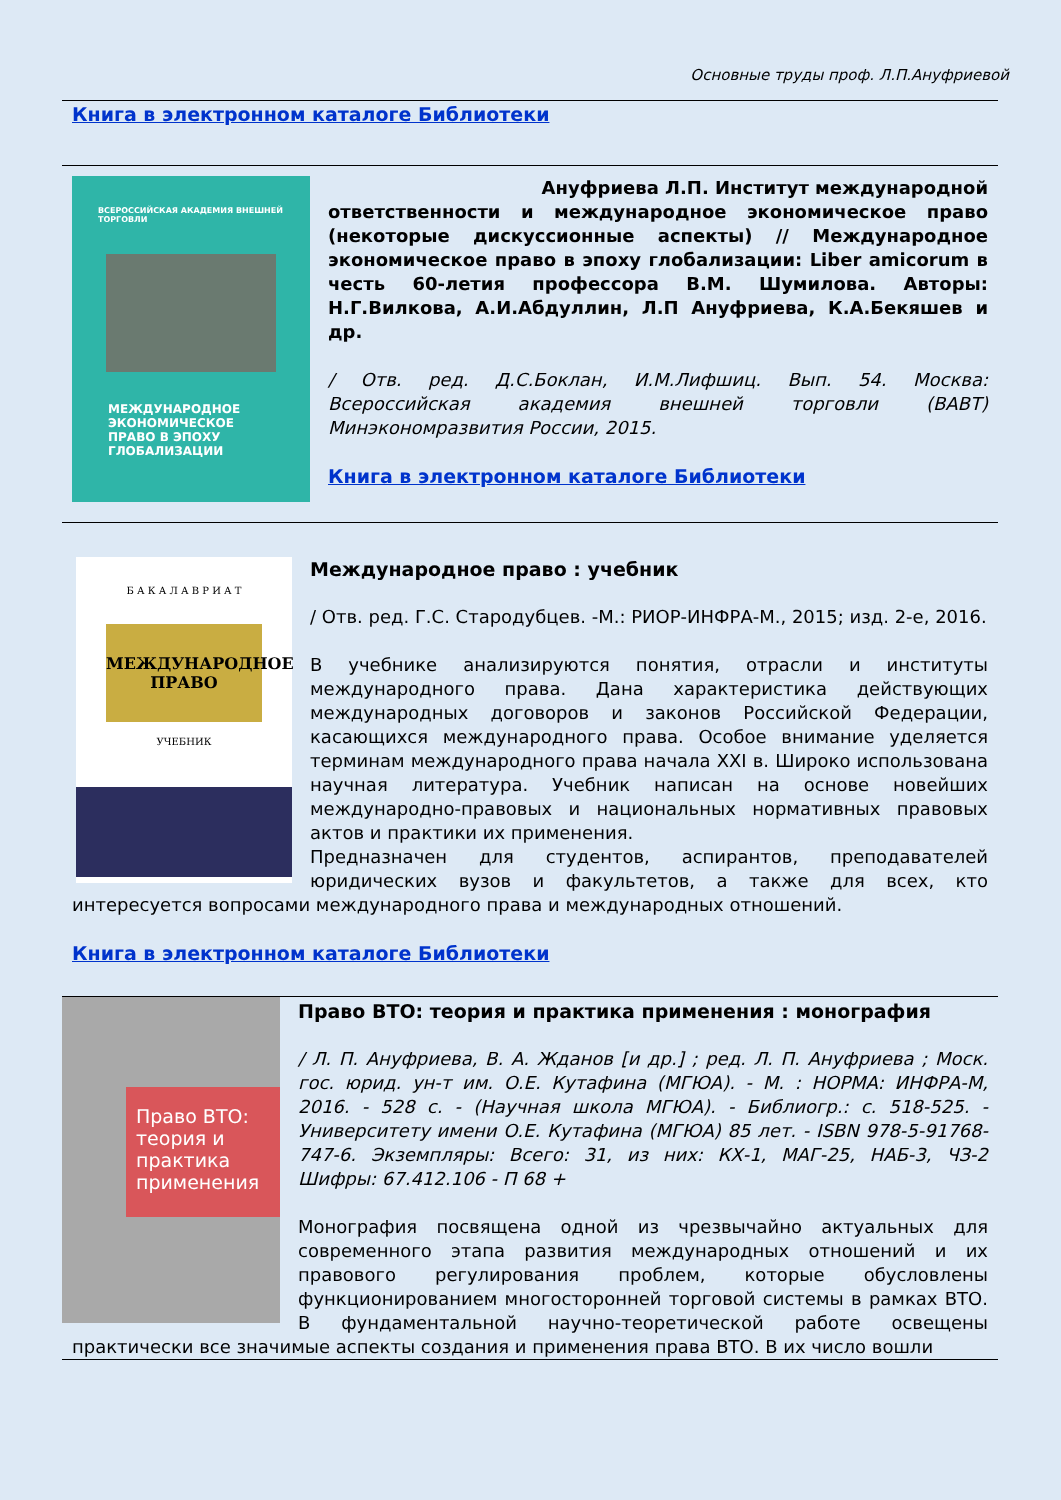Основные труды проф. Л.П.Ануфриевой
Книга в электронном каталоге Библиотеки
ВСЕРОССИЙСКАЯ АКАДЕМИЯ ВНЕШНЕЙ ТОРГОВЛИ
МЕЖДУНАРОДНОЕ ЭКОНОМИЧЕСКОЕ ПРАВО В ЭПОХУ ГЛОБАЛИЗАЦИИ
Ануфриева Л.П. Институт международной
ответственности и международное экономическое право (некоторые дискуссионные аспекты) // Международное экономическое право в эпоху глобализации: Liber amicorum в честь 60-летия профессора В.М. Шумилова. Авторы: Н.Г.Вилкова, А.И.Абдуллин, Л.П Ануфриева, К.А.Бекяшев и др.
/ Отв. ред. Д.С.Боклан, И.М.Лифшиц. Вып. 54. Москва: Всероссийская академия внешней торговли (ВАВТ) Минэкономразвития России, 2015.
Книга в электронном каталоге Библиотеки
Б А К А Л А В Р И А Т
МЕЖДУНАРОДНОЕ ПРАВО
УЧЕБНИК
Международное право : учебник
/ Отв. ред. Г.С. Стародубцев. -М.: РИОР-ИНФРА-М., 2015; изд. 2-е, 2016.
В учебнике анализируются понятия, отрасли и институты международного права. Дана характеристика действующих международных договоров и законов Российской Федерации, касающихся международного права. Особое внимание уделяется терминам международного права начала XXI в. Широко использована научная литература. Учебник написан на основе новейших международно-правовых и национальных нормативных правовых актов и практики их применения.
Предназначен для студентов, аспирантов, преподавателей юридических вузов и факультетов, а также для всех, кто интересуется вопросами международного права и международных отношений.
Книга в электронном каталоге Библиотеки
Право ВТО: теория и практика применения
Право ВТО: теория и практика применения : монография
/ Л. П. Ануфриева, В. А. Жданов [и др.] ; ред. Л. П. Ануфриева ; Моск. гос. юрид. ун-т им. О.Е. Кутафина (МГЮА). - М. : НОРМА: ИНФРА-М, 2016. - 528 с. - (Научная школа МГЮА). - Библиогр.: с. 518-525. - Университету имени О.Е. Кутафина (МГЮА) 85 лет. - ISBN 978-5-91768-747-6. Экземпляры: Всего: 31, из них: КХ-1, МАГ-25, НАБ-3, ЧЗ-2 Шифры: 67.412.106 - П 68 +
Монография посвящена одной из чрезвычайно актуальных для современного этапа развития международных отношений и их правового регулирования проблем, которые обусловлены функционированием многосторонней торговой системы в рамках ВТО. В фундаментальной научно-теоретической работе освещены практически все значимые аспекты создания и применения права ВТО. В их число вошли